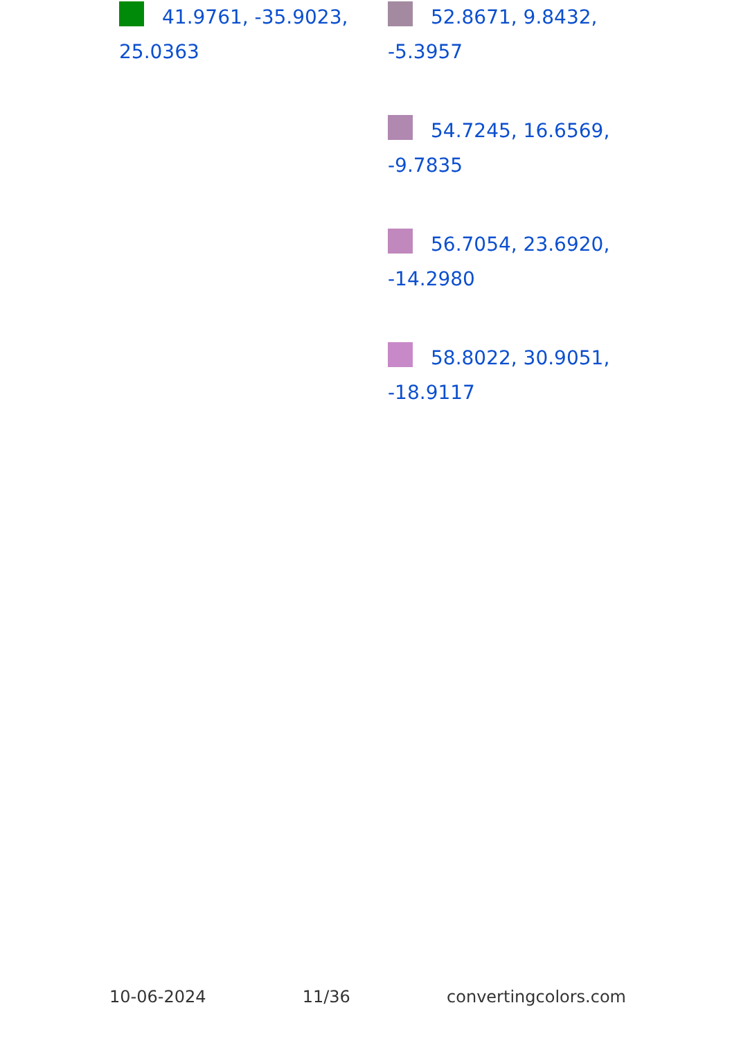41.9761, -35.9023, 25.0363 52.8671, 9.8432, -5.3957
54.7245, 16.6569, -9.7835
56.7054, 23.6920, -14.2980
58.8022, 30.9051, -18.9117
10-06-2024 11/36 convertingcolors.com